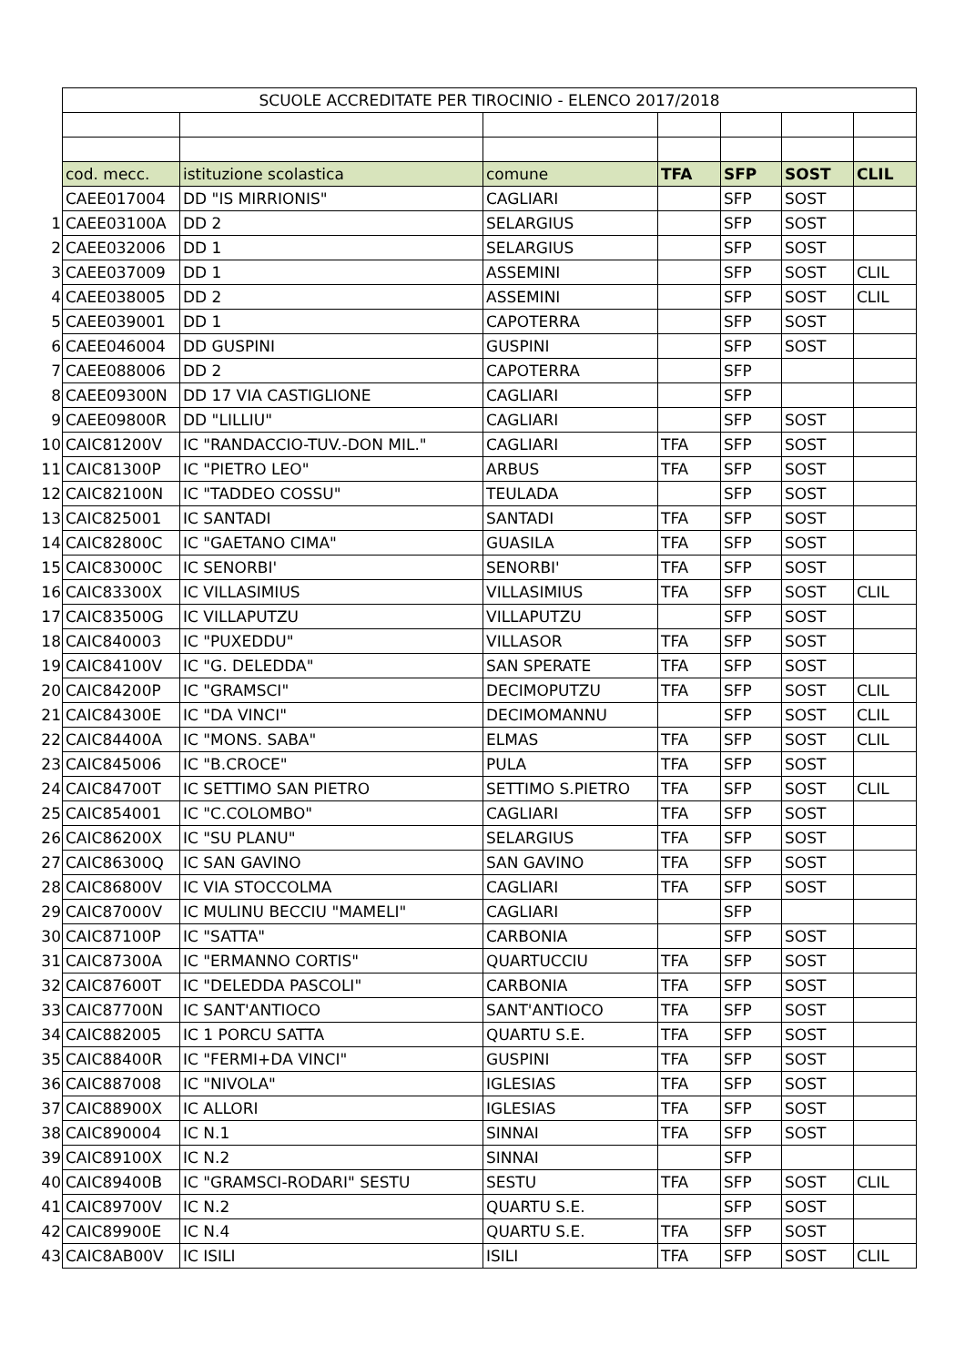| | SCUOLE ACCREDITATE PER TIROCINIO - ELENCO 2017/2018 | | | | | | |
| | cod. mecc. | istituzione scolastica | comune | TFA | SFP | SOST | CLIL |
| | CAEE017004 | DD "IS MIRRIONIS" | CAGLIARI | | SFP | SOST | |
| 1 | CAEE03100A | DD 2 | SELARGIUS | | SFP | SOST | |
| 2 | CAEE032006 | DD 1 | SELARGIUS | | SFP | SOST | |
| 3 | CAEE037009 | DD 1 | ASSEMINI | | SFP | SOST | CLIL |
| 4 | CAEE038005 | DD 2 | ASSEMINI | | SFP | SOST | CLIL |
| 5 | CAEE039001 | DD 1 | CAPOTERRA | | SFP | SOST | |
| 6 | CAEE046004 | DD GUSPINI | GUSPINI | | SFP | SOST | |
| 7 | CAEE088006 | DD 2 | CAPOTERRA | | SFP | | |
| 8 | CAEE09300N | DD 17 VIA CASTIGLIONE | CAGLIARI | | SFP | | |
| 9 | CAEE09800R | DD "LILLIU" | CAGLIARI | | SFP | SOST | |
| 10 | CAIC81200V | IC "RANDACCIO-TUV.-DON MIL." | CAGLIARI | TFA | SFP | SOST | |
| 11 | CAIC81300P | IC "PIETRO LEO" | ARBUS | TFA | SFP | SOST | |
| 12 | CAIC82100N | IC "TADDEO COSSU" | TEULADA | | SFP | SOST | |
| 13 | CAIC825001 | IC SANTADI | SANTADI | TFA | SFP | SOST | |
| 14 | CAIC82800C | IC "GAETANO CIMA" | GUASILA | TFA | SFP | SOST | |
| 15 | CAIC83000C | IC SENORBI' | SENORBI' | TFA | SFP | SOST | |
| 16 | CAIC83300X | IC VILLASIMIUS | VILLASIMIUS | TFA | SFP | SOST | CLIL |
| 17 | CAIC83500G | IC VILLAPUTZU | VILLAPUTZU | | SFP | SOST | |
| 18 | CAIC840003 | IC "PUXEDDU" | VILLASOR | TFA | SFP | SOST | |
| 19 | CAIC84100V | IC "G. DELEDDA" | SAN SPERATE | TFA | SFP | SOST | |
| 20 | CAIC84200P | IC "GRAMSCI" | DECIMOPUTZU | TFA | SFP | SOST | CLIL |
| 21 | CAIC84300E | IC "DA VINCI" | DECIMOMANNU | | SFP | SOST | CLIL |
| 22 | CAIC84400A | IC "MONS. SABA" | ELMAS | TFA | SFP | SOST | CLIL |
| 23 | CAIC845006 | IC "B.CROCE" | PULA | TFA | SFP | SOST | |
| 24 | CAIC84700T | IC SETTIMO SAN PIETRO | SETTIMO S.PIETRO | TFA | SFP | SOST | CLIL |
| 25 | CAIC854001 | IC "C.COLOMBO" | CAGLIARI | TFA | SFP | SOST | |
| 26 | CAIC86200X | IC "SU PLANU" | SELARGIUS | TFA | SFP | SOST | |
| 27 | CAIC86300Q | IC SAN GAVINO | SAN GAVINO | TFA | SFP | SOST | |
| 28 | CAIC86800V | IC VIA STOCCOLMA | CAGLIARI | TFA | SFP | SOST | |
| 29 | CAIC87000V | IC MULINU BECCIU "MAMELI" | CAGLIARI | | SFP | | |
| 30 | CAIC87100P | IC "SATTA" | CARBONIA | | SFP | SOST | |
| 31 | CAIC87300A | IC "ERMANNO CORTIS" | QUARTUCCIU | TFA | SFP | SOST | |
| 32 | CAIC87600T | IC "DELEDDA PASCOLI" | CARBONIA | TFA | SFP | SOST | |
| 33 | CAIC87700N | IC SANT'ANTIOCO | SANT'ANTIOCO | TFA | SFP | SOST | |
| 34 | CAIC882005 | IC 1 PORCU SATTA | QUARTU S.E. | TFA | SFP | SOST | |
| 35 | CAIC88400R | IC "FERMI+DA VINCI" | GUSPINI | TFA | SFP | SOST | |
| 36 | CAIC887008 | IC "NIVOLA" | IGLESIAS | TFA | SFP | SOST | |
| 37 | CAIC88900X | IC ALLORI | IGLESIAS | TFA | SFP | SOST | |
| 38 | CAIC890004 | IC N.1 | SINNAI | TFA | SFP | SOST | |
| 39 | CAIC89100X | IC N.2 | SINNAI | | SFP | | |
| 40 | CAIC89400B | IC "GRAMSCI-RODARI" SESTU | SESTU | TFA | SFP | SOST | CLIL |
| 41 | CAIC89700V | IC N.2 | QUARTU S.E. | | SFP | SOST | |
| 42 | CAIC89900E | IC N.4 | QUARTU S.E. | TFA | SFP | SOST | |
| 43 | CAIC8AB00V | IC ISILI | ISILI | TFA | SFP | SOST | CLIL |